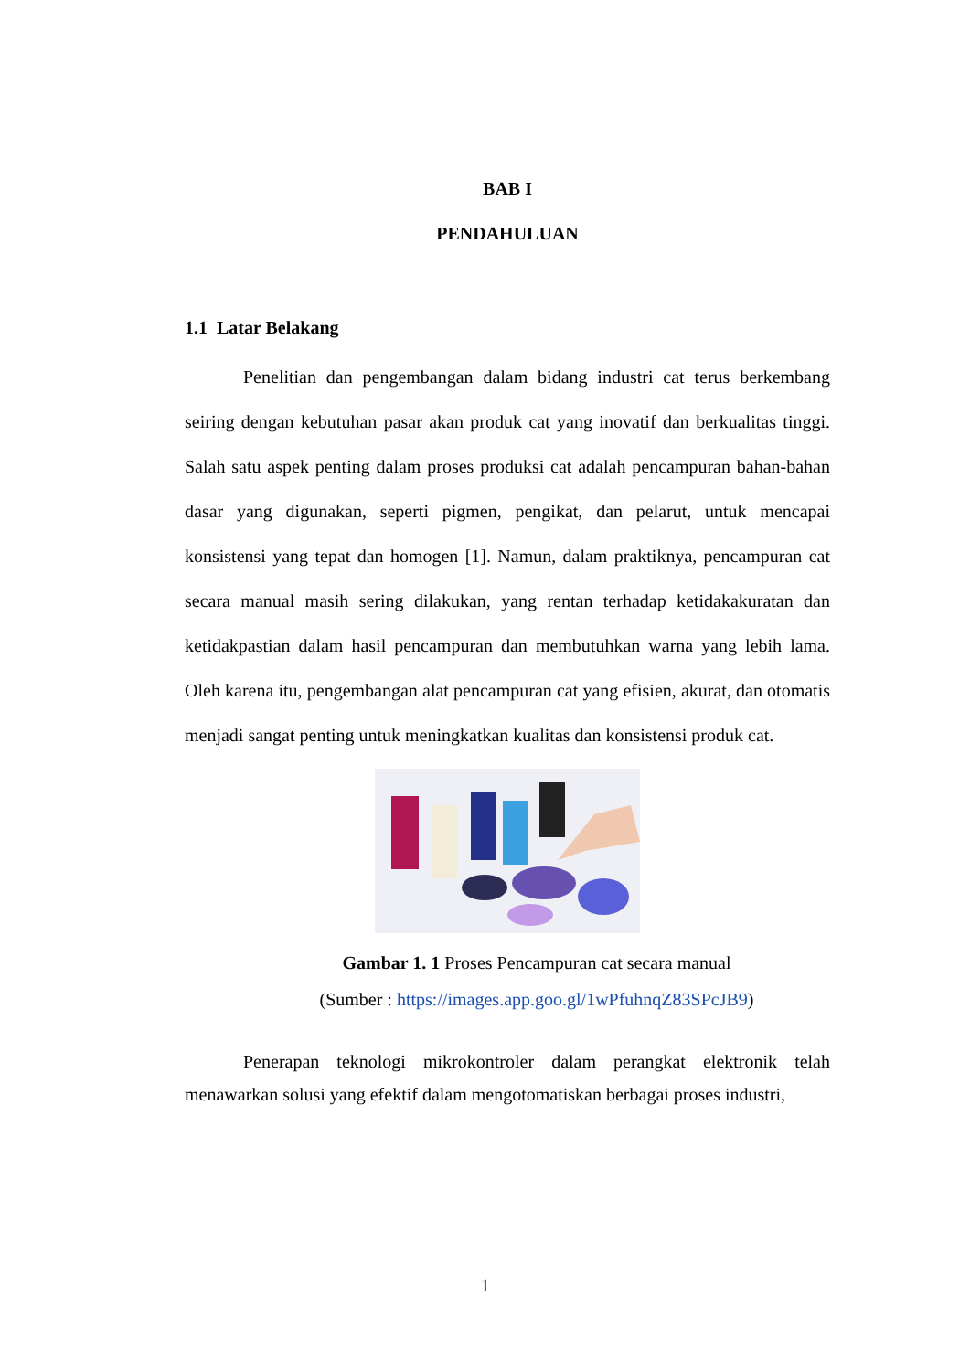BAB I
PENDAHULUAN
1.1 Latar Belakang
Penelitian dan pengembangan dalam bidang industri cat terus berkembang seiring dengan kebutuhan pasar akan produk cat yang inovatif dan berkualitas tinggi. Salah satu aspek penting dalam proses produksi cat adalah pencampuran bahan-bahan dasar yang digunakan, seperti pigmen, pengikat, dan pelarut, untuk mencapai konsistensi yang tepat dan homogen [1]. Namun, dalam praktiknya, pencampuran cat secara manual masih sering dilakukan, yang rentan terhadap ketidakakuratan dan ketidakpastian dalam hasil pencampuran dan membutuhkan warna yang lebih lama. Oleh karena itu, pengembangan alat pencampuran cat yang efisien, akurat, dan otomatis menjadi sangat penting untuk meningkatkan kualitas dan konsistensi produk cat.
Gambar 1. 1 Proses Pencampuran cat secara manual
(Sumber : https://images.app.goo.gl/1wPfuhnqZ83SPcJB9)
Penerapan teknologi mikrokontroler dalam perangkat elektronik telah menawarkan solusi yang efektif dalam mengotomatiskan berbagai proses industri,
1